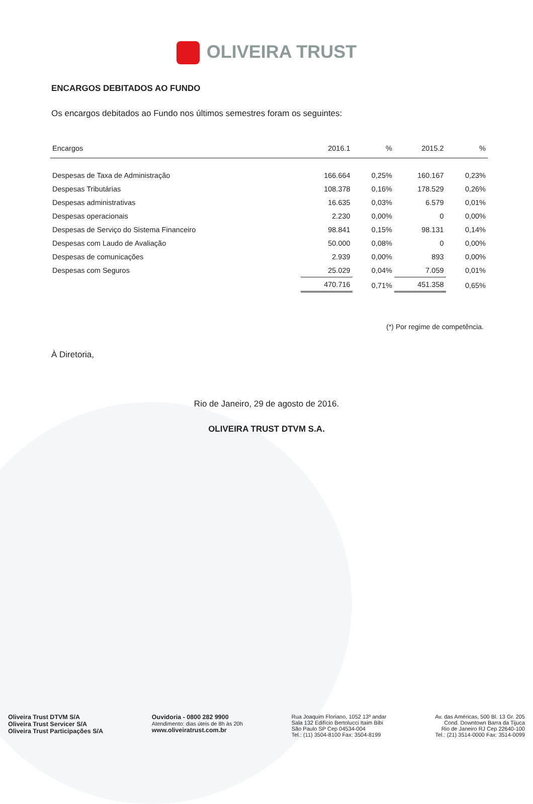OLIVEIRA TRUST
ENCARGOS DEBITADOS AO FUNDO
Os encargos debitados ao Fundo nos últimos semestres foram os seguintes:
| Encargos | 2016.1 | % | 2015.2 | % |
| --- | --- | --- | --- | --- |
| Despesas de Taxa de Administração | 166.664 | 0,25% | 160.167 | 0,23% |
| Despesas Tributárias | 108.378 | 0,16% | 178.529 | 0,26% |
| Despesas administrativas | 16.635 | 0,03% | 6.579 | 0,01% |
| Despesas operacionais | 2.230 | 0,00% | 0 | 0,00% |
| Despesas de Serviço do Sistema Financeiro | 98.841 | 0,15% | 98.131 | 0,14% |
| Despesas com Laudo de Avaliação | 50.000 | 0,08% | 0 | 0,00% |
| Despesas de comunicações | 2.939 | 0,00% | 893 | 0,00% |
| Despesas com Seguros | 25.029 | 0,04% | 7.059 | 0,01% |
| | 470.716 | 0,71% | 451.358 | 0,65% |
(*) Por regime de competência.
À Diretoria,
Rio de Janeiro, 29 de agosto de 2016.
OLIVEIRA TRUST DTVM S.A.
Oliveira Trust DTVM S/A
Oliveira Trust Servicer S/A
Oliveira Trust Participações S/A
Ouvidoria - 0800 282 9900
Atendimento: dias úteis de 8h às 20h
www.oliveiratrust.com.br
Rua Joaquim Floriano, 1052 13º andar
Sala 132 Edifício Bertolucci Itaim Bibi
São Paulo SP Cep 04534-004
Tel.: (11) 3504-8100 Fax: 3504-8199
Av. das Américas, 500 Bl. 13 Gr. 205
Cond. Downtown Barra da Tijuca
Rio de Janeiro RJ Cep 22640-100
Tel.: (21) 3514-0000 Fax: 3514-0099